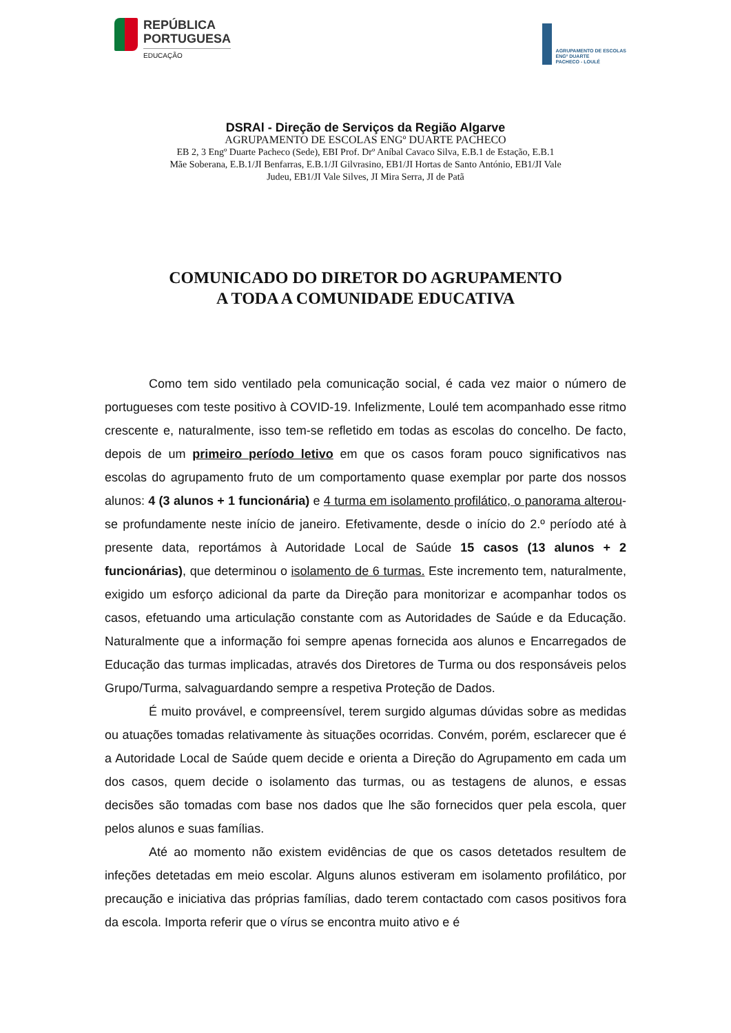REPÚBLICA
PORTUGUESA
EDUCAÇÃO
AGRUPAMENTO DE ESCOLAS
ENGº DUARTE
PACHECO - LOULÉ
DSRAl - Direção de Serviços da Região Algarve
AGRUPAMENTO DE ESCOLAS ENGº DUARTE PACHECO
EB 2, 3 Engº Duarte Pacheco (Sede), EBI Prof. Drº Aníbal Cavaco Silva, E.B.1 de Estação, E.B.1
Mãe Soberana, E.B.1/JI Benfarras, E.B.1/JI Gilvrasino, EB1/JI Hortas de Santo António, EB1/JI Vale
Judeu, EB1/JI Vale Silves, JI Mira Serra, JI de Patã
COMUNICADO DO DIRETOR DO AGRUPAMENTO
A TODA A COMUNIDADE EDUCATIVA
Como tem sido ventilado pela comunicação social, é cada vez maior o número de portugueses com teste positivo à COVID-19. Infelizmente, Loulé tem acompanhado esse ritmo crescente e, naturalmente, isso tem-se refletido em todas as escolas do concelho. De facto, depois de um primeiro período letivo em que os casos foram pouco significativos nas escolas do agrupamento fruto de um comportamento quase exemplar por parte dos nossos alunos: 4 (3 alunos + 1 funcionária) e 4 turma em isolamento profilático, o panorama alterou-se profundamente neste início de janeiro. Efetivamente, desde o início do 2.º período até à presente data, reportámos à Autoridade Local de Saúde 15 casos (13 alunos + 2 funcionárias), que determinou o isolamento de 6 turmas. Este incremento tem, naturalmente, exigido um esforço adicional da parte da Direção para monitorizar e acompanhar todos os casos, efetuando uma articulação constante com as Autoridades de Saúde e da Educação. Naturalmente que a informação foi sempre apenas fornecida aos alunos e Encarregados de Educação das turmas implicadas, através dos Diretores de Turma ou dos responsáveis pelos Grupo/Turma, salvaguardando sempre a respetiva Proteção de Dados.
É muito provável, e compreensível, terem surgido algumas dúvidas sobre as medidas ou atuações tomadas relativamente às situações ocorridas. Convém, porém, esclarecer que é a Autoridade Local de Saúde quem decide e orienta a Direção do Agrupamento em cada um dos casos, quem decide o isolamento das turmas, ou as testagens de alunos, e essas decisões são tomadas com base nos dados que lhe são fornecidos quer pela escola, quer pelos alunos e suas famílias.
Até ao momento não existem evidências de que os casos detetados resultem de infeções detetadas em meio escolar. Alguns alunos estiveram em isolamento profilático, por precaução e iniciativa das próprias famílias, dado terem contactado com casos positivos fora da escola. Importa referir que o vírus se encontra muito ativo e é